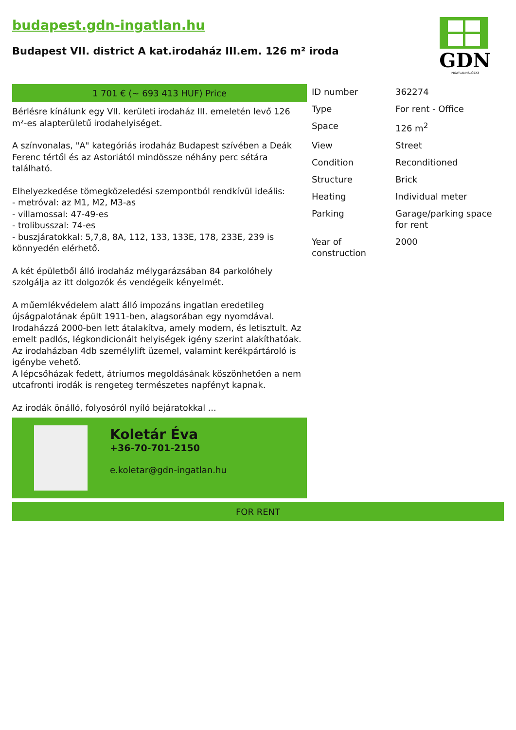budapest.gdn-ingatlan.hu
Budapest VII. district A kat.irodaház III.em. 126 m² iroda
GDN
INGATLANHÁLÓZAT
1 701 € (~ 693 413 HUF) Price
Bérlésre kínálunk egy VII. kerületi irodaház III. emeletén levő 126 m²-es alapterületű irodahelyiséget.
A színvonalas, "A" kategóriás irodaház Budapest szívében a Deák Ferenc tértől és az Astoriától mindössze néhány perc sétára található.
Elhelyezkedése tömegközeledési szempontból rendkívül ideális:
- metróval: az M1, M2, M3-as
- villamossal: 47-49-es
- trolibusszal: 74-es
- buszjáratokkal: 5,7,8, 8A, 112, 133, 133E, 178, 233E, 239 is könnyedén elérhető.
A két épületből álló irodaház mélygarázsában 84 parkolóhely szolgálja az itt dolgozók és vendégeik kényelmét.
A műemlékvédelem alatt álló impozáns ingatlan eredetileg újságpalotának épült 1911-ben, alagsorában egy nyomdával. Irodaházzá 2000-ben lett átalakítva, amely modern, és letisztult. Az emelt padlós, légkondicionált helyiségek igény szerint alakíthatóak. Az irodaházban 4db személylift üzemel, valamint kerékpártároló is igénybe vehető.
A lépcsőházak fedett, átriumos megoldásának köszönhetően a nem utcafronti irodák is rengeteg természetes napfényt kapnak.
Az irodák önálló, folyosóról nyíló bejáratokkal ...
Koletár Éva
+36-70-701-2150
e.koletar@gdn-ingatlan.hu
| ID number | 362274 |
| Type | For rent - Office |
| Space | 126 m<sup>2</sup> |
| View | Street |
| Condition | Reconditioned |
| Structure | Brick |
| Heating | Individual meter |
| Parking | Garage/parking space for rent |
| Year of construction | 2000 |
FOR RENT